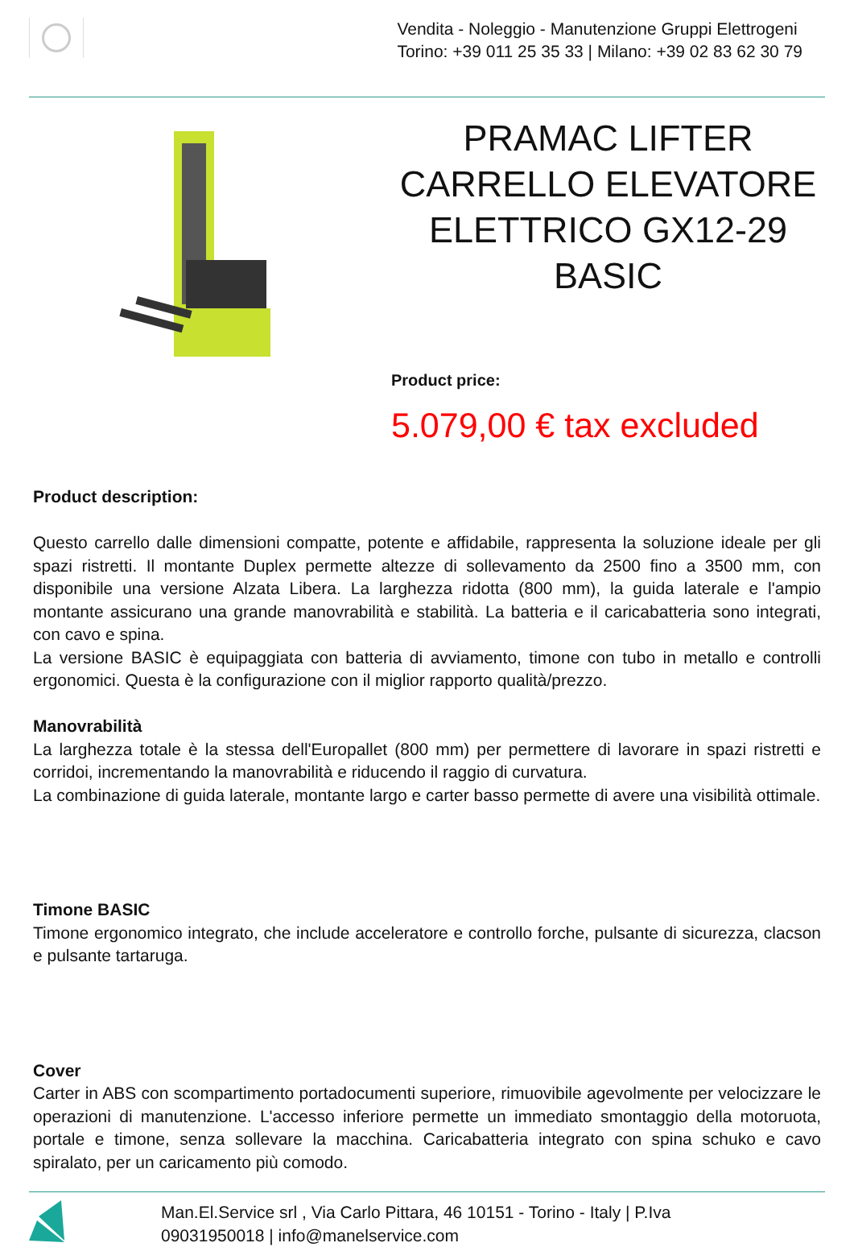Vendita - Noleggio - Manutenzione Gruppi Elettrogeni
Torino: +39 011 25 35 33 | Milano: +39 02 83 62 30 79
PRAMAC LIFTER CARRELLO ELEVATORE ELETTRICO GX12-29 BASIC
Product price:
5.079,00 € tax excluded
Product description:
Questo carrello dalle dimensioni compatte, potente e affidabile, rappresenta la soluzione ideale per gli spazi ristretti. Il montante Duplex permette altezze di sollevamento da 2500 fino a 3500 mm, con disponibile una versione Alzata Libera. La larghezza ridotta (800 mm), la guida laterale e l'ampio montante assicurano una grande manovrabilità e stabilità. La batteria e il caricabatteria sono integrati, con cavo e spina.
La versione BASIC è equipaggiata con batteria di avviamento, timone con tubo in metallo e controlli ergonomici. Questa è la configurazione con il miglior rapporto qualità/prezzo.
Manovrabilità
La larghezza totale è la stessa dell'Europallet (800 mm) per permettere di lavorare in spazi ristretti e corridoi, incrementando la manovrabilità e riducendo il raggio di curvatura.
La combinazione di guida laterale, montante largo e carter basso permette di avere una visibilità ottimale.
Timone BASIC
Timone ergonomico integrato, che include acceleratore e controllo forche, pulsante di sicurezza, clacson e pulsante tartaruga.
Cover
Carter in ABS con scompartimento portadocumenti superiore, rimuovibile agevolmente per velocizzare le operazioni di manutenzione. L'accesso inferiore permette un immediato smontaggio della motoruota, portale e timone, senza sollevare la macchina. Caricabatteria integrato con spina schuko e cavo spiralato, per un caricamento più comodo.
Man.El.Service srl , Via Carlo Pittara, 46 10151 - Torino - Italy | P.Iva
09031950018 | info@manelservice.com